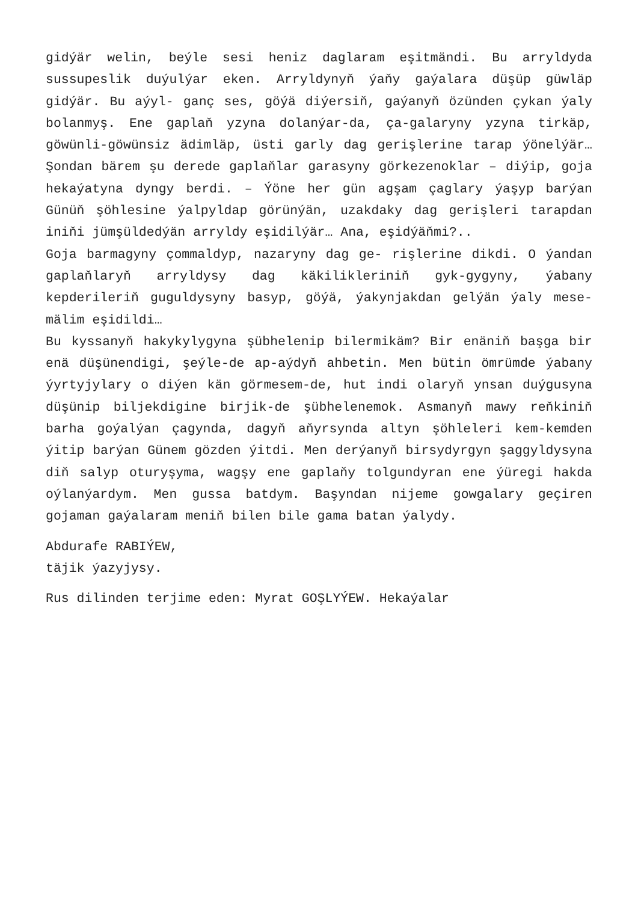gidýär welin, beýle sesi heniz daglaram eşitmändi. Bu arryldyda sussupeslik duýulýar eken. Arryldynyň ýaňy gaýalara düşüp güwläp gidýär. Bu aýyl- ganç ses, göýä diýersiň, gaýanyň özünden çykan ýaly bolanmyş. Ene gaplaň yzyna dolanýar-da, ça-galaryny yzyna tirkäp, göwünli-göwünsiz ädimläp, üsti garly dag gerişlerine tarap ýönelýär… Şondan bärem şu derede gaplaňlar garasyny görkezenoklar – diýip, goja hekaýatyna dyngy berdi. – Ýöne her gün agşam çaglary ýaşyp barýan Günüň şöhlesine ýalpyldap görünýän, uzakdaky dag gerişleri tarapdan iniňi jümşüldedýän arryldy eşidilýär… Ana, eşidýäňmi?..
Goja barmagyny çommaldyp, nazaryny dag ge- rişlerine dikdi. O ýandan gaplaňlaryň arryldysy dag käkilikleriniň gyk-gygyny, ýabany kepderileriň guguldysyny basyp, göýä, ýakynjakdan gelýän ýaly mese-mälim eşidildi…
Bu kyssanyň hakykylygyna şübhelenip bilermikäm? Bir enäniň başga bir enä düşünendigi, şeýle-de ap-aýdyň ahbetin. Men bütin ömrümde ýabany ýyrtyjylary o diýen kän görmesem-de, hut indi olaryň ynsan duýgusyna düşünip biljekdigine birjik-de şübhelenemok. Asmanyň mawy reňkiniň barha goýalýan çagynda, dagyň aňyrsynda altyn şöhleleri kem-kemden ýitip barýan Günem gözden ýitdi. Men derýanyň birsydyrgyn şaggyldysyna diň salyp oturyşyma, wagşy ene gaplaňy tolgundyran ene ýüregi hakda oýlanýardym. Men gussa batdym. Başyndan nijeme gowgalary geçiren gojaman gaýalaram meniň bilen bile gama batan ýalydy.
Abdurafe RABIÝEW,
täjik ýazyjysy.
Rus dilinden terjime eden: Myrat GOŞLYÝEW. Hekaýalar